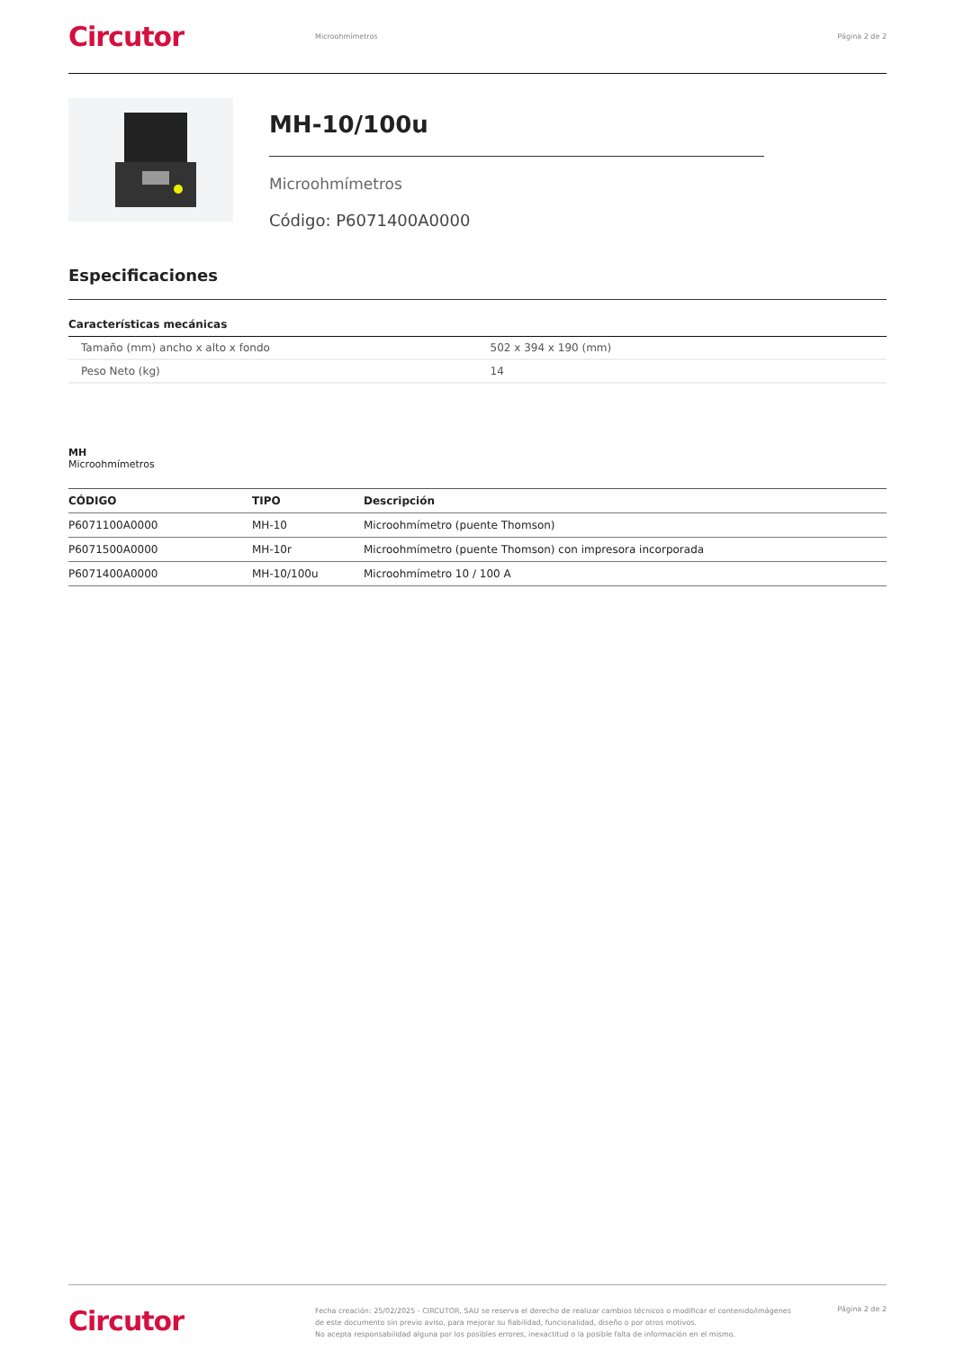Circutor
Microohmímetros Página 2 de 2
MH-10/100u
Microohmímetros
Código: P6071400A0000
Especificaciones
Características mecánicas
| Tamaño (mm) ancho x alto x fondo | 502 x 394 x 190 (mm) |
| Peso Neto (kg) | 14 |
MH
Microohmímetros
| CÓDIGO | TIPO | Descripción |
| --- | --- | --- |
| P6071100A0000 | MH-10 | Microohmímetro (puente Thomson) |
| P6071500A0000 | MH-10r | Microohmímetro (puente Thomson) con impresora incorporada |
| P6071400A0000 | MH-10/100u | Microohmímetro 10 / 100 A |
Circutor
Fecha creación: 25/02/2025 - CIRCUTOR, SAU se reserva el derecho de realizar cambios técnicos o modificar el contenido/imágenes de este documento sin previo aviso, para mejorar su fiabilidad, funcionalidad, diseño o por otros motivos.
No acepta responsabilidad alguna por los posibles errores, inexactitud o la posible falta de información en el mismo.
Página 2 de 2